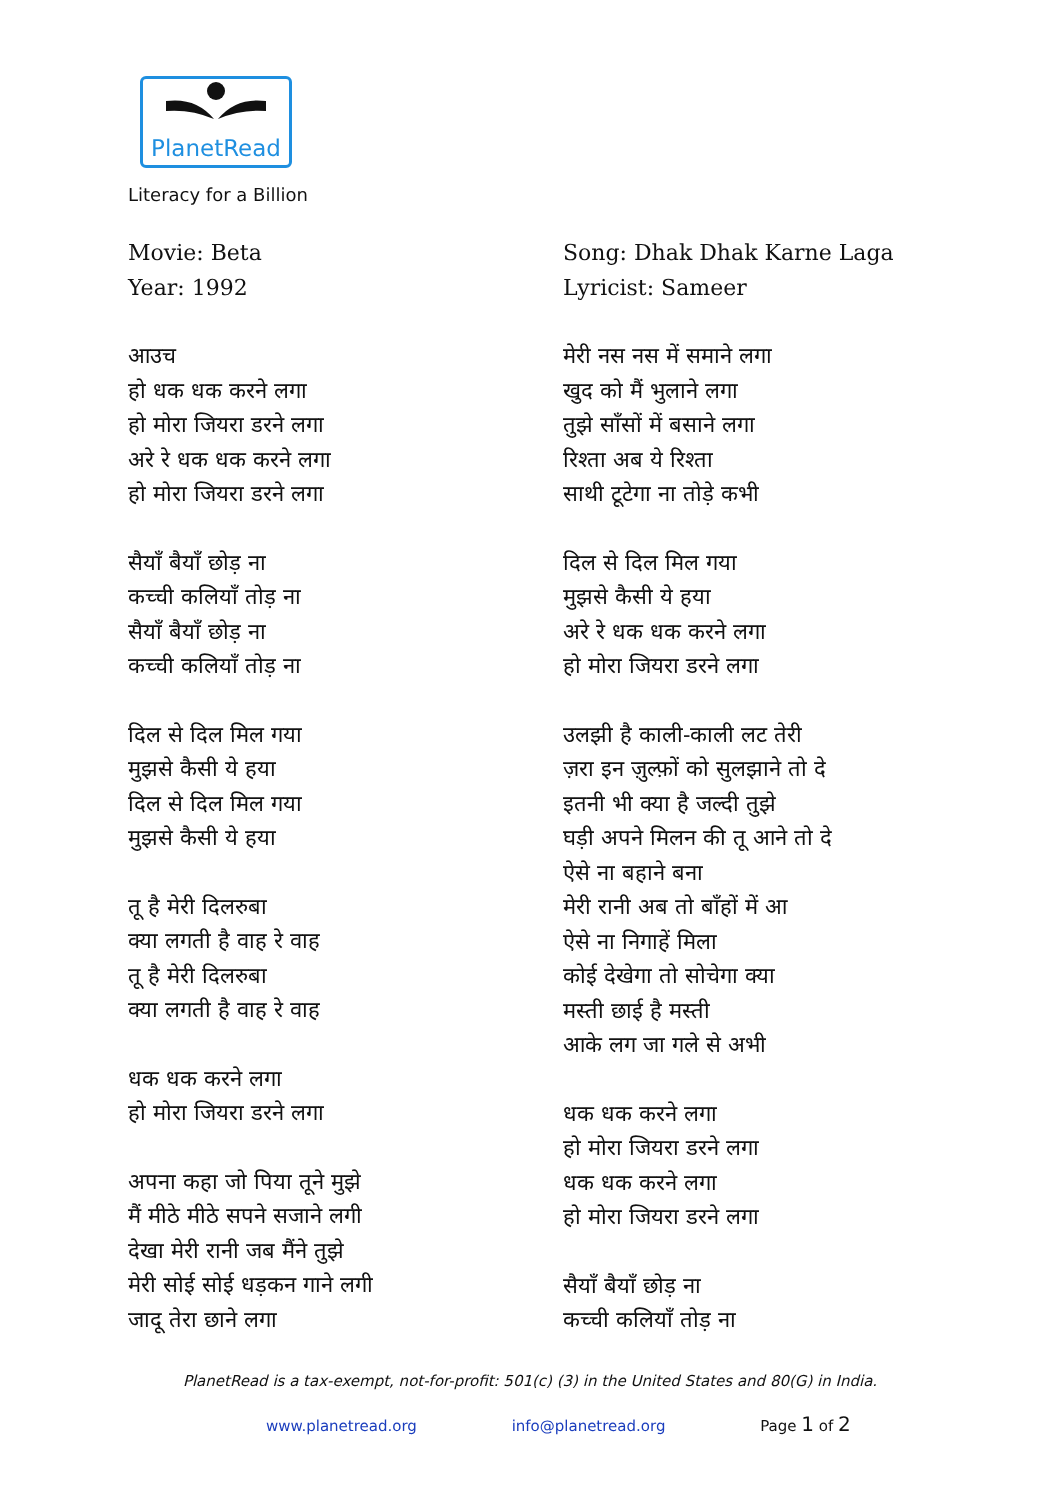PlanetRead
Literacy for a Billion
Movie: Beta
Year: 1992
आउच
हो धक धक करने लगा
हो मोरा जियरा डरने लगा
अरे रे धक धक करने लगा
हो मोरा जियरा डरने लगा
सैयाँ बैयाँ छोड़ ना
कच्ची कलियाँ तोड़ ना
सैयाँ बैयाँ छोड़ ना
कच्ची कलियाँ तोड़ ना
दिल से दिल मिल गया
मुझसे कैसी ये हया
दिल से दिल मिल गया
मुझसे कैसी ये हया
तू है मेरी दिलरुबा
क्या लगती है वाह रे वाह
तू है मेरी दिलरुबा
क्या लगती है वाह रे वाह
धक धक करने लगा
हो मोरा जियरा डरने लगा
अपना कहा जो पिया तूने मुझे
मैं मीठे मीठे सपने सजाने लगी
देखा मेरी रानी जब मैंने तुझे
मेरी सोई सोई धड़कन गाने लगी
जादू तेरा छाने लगा
Song: Dhak Dhak Karne Laga
Lyricist: Sameer
मेरी नस नस में समाने लगा
खुद को मैं भुलाने लगा
तुझे साँसों में बसाने लगा
रिश्ता अब ये रिश्ता
साथी टूटेगा ना तोड़े कभी
दिल से दिल मिल गया
मुझसे कैसी ये हया
अरे रे धक धक करने लगा
हो मोरा जियरा डरने लगा
उलझी है काली-काली लट तेरी
ज़रा इन ज़ुल्फ़ों को सुलझाने तो दे
इतनी भी क्या है जल्दी तुझे
घड़ी अपने मिलन की तू आने तो दे
ऐसे ना बहाने बना
मेरी रानी अब तो बाँहों में आ
ऐसे ना निगाहें मिला
कोई देखेगा तो सोचेगा क्या
मस्ती छाई है मस्ती
आके लग जा गले से अभी
धक धक करने लगा
हो मोरा जियरा डरने लगा
धक धक करने लगा
हो मोरा जियरा डरने लगा
सैयाँ बैयाँ छोड़ ना
कच्ची कलियाँ तोड़ ना
PlanetRead is a tax-exempt, not-for-profit: 501(c) (3) in the United States and 80(G) in India.
www.planetread.org info@planetread.org Page 1 of 2